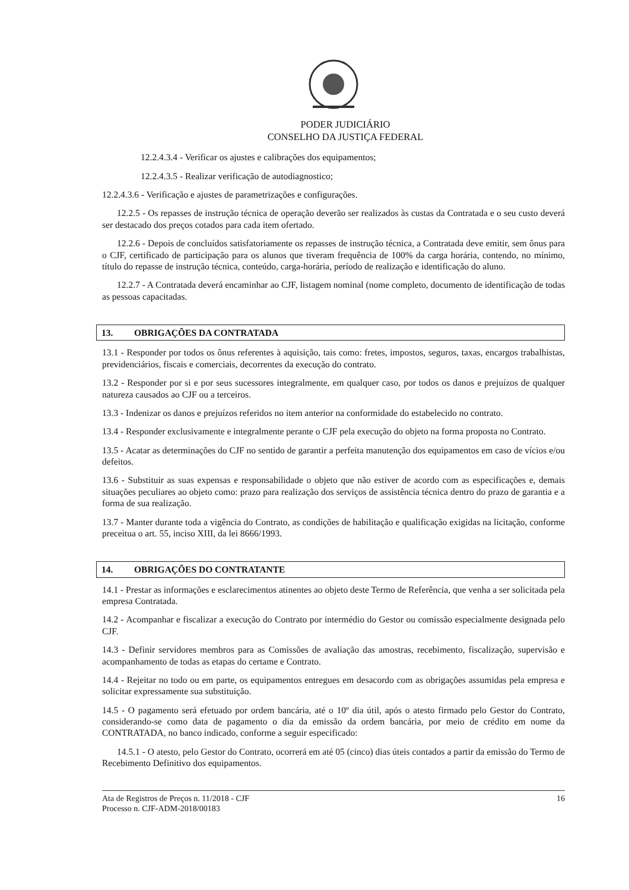PODER JUDICIÁRIO
CONSELHO DA JUSTIÇA FEDERAL
12.2.4.3.4 - Verificar os ajustes e calibrações dos equipamentos;
12.2.4.3.5 - Realizar verificação de autodiagnostico;
12.2.4.3.6 - Verificação e ajustes de parametrizações e configurações.
12.2.5 - Os repasses de instrução técnica de operação deverão ser realizados às custas da Contratada e o seu custo deverá ser destacado dos preços cotados para cada item ofertado.
12.2.6 - Depois de concluídos satisfatoriamente os repasses de instrução técnica, a Contratada deve emitir, sem ônus para o CJF, certificado de participação para os alunos que tiveram frequência de 100% da carga horária, contendo, no mínimo, título do repasse de instrução técnica, conteúdo, carga-horária, período de realização e identificação do aluno.
12.2.7 - A Contratada deverá encaminhar ao CJF, listagem nominal (nome completo, documento de identificação de todas as pessoas capacitadas.
13. OBRIGAÇÕES DA CONTRATADA
13.1 - Responder por todos os ônus referentes à aquisição, tais como: fretes, impostos, seguros, taxas, encargos trabalhistas, previdenciários, fiscais e comerciais, decorrentes da execução do contrato.
13.2 - Responder por si e por seus sucessores integralmente, em qualquer caso, por todos os danos e prejuízos de qualquer natureza causados ao CJF ou a terceiros.
13.3 - Indenizar os danos e prejuízos referidos no item anterior na conformidade do estabelecido no contrato.
13.4 - Responder exclusivamente e integralmente perante o CJF pela execução do objeto na forma proposta no Contrato.
13.5 - Acatar as determinações do CJF no sentido de garantir a perfeita manutenção dos equipamentos em caso de vícios e/ou defeitos.
13.6 - Substituir as suas expensas e responsabilidade o objeto que não estiver de acordo com as especificações e, demais situações peculiares ao objeto como: prazo para realização dos serviços de assistência técnica dentro do prazo de garantia e a forma de sua realização.
13.7 - Manter durante toda a vigência do Contrato, as condições de habilitação e qualificação exigidas na licitação, conforme preceitua o art. 55, inciso XIII, da lei 8666/1993.
14. OBRIGAÇÕES DO CONTRATANTE
14.1 - Prestar as informações e esclarecimentos atinentes ao objeto deste Termo de Referência, que venha a ser solicitada pela empresa Contratada.
14.2 - Acompanhar e fiscalizar a execução do Contrato por intermédio do Gestor ou comissão especialmente designada pelo CJF.
14.3 - Definir servidores membros para as Comissões de avaliação das amostras, recebimento, fiscalização, supervisão e acompanhamento de todas as etapas do certame e Contrato.
14.4 - Rejeitar no todo ou em parte, os equipamentos entregues em desacordo com as obrigações assumidas pela empresa e solicitar expressamente sua substituição.
14.5 - O pagamento será efetuado por ordem bancária, até o 10º dia útil, após o atesto firmado pelo Gestor do Contrato, considerando-se como data de pagamento o dia da emissão da ordem bancária, por meio de crédito em nome da CONTRATADA, no banco indicado, conforme a seguir especificado:
14.5.1 - O atesto, pelo Gestor do Contrato, ocorrerá em até 05 (cinco) dias úteis contados a partir da emissão do Termo de Recebimento Definitivo dos equipamentos.
Ata de Registros de Preços n. 11/2018 - CJF
Processo n. CJF-ADM-2018/00183
16